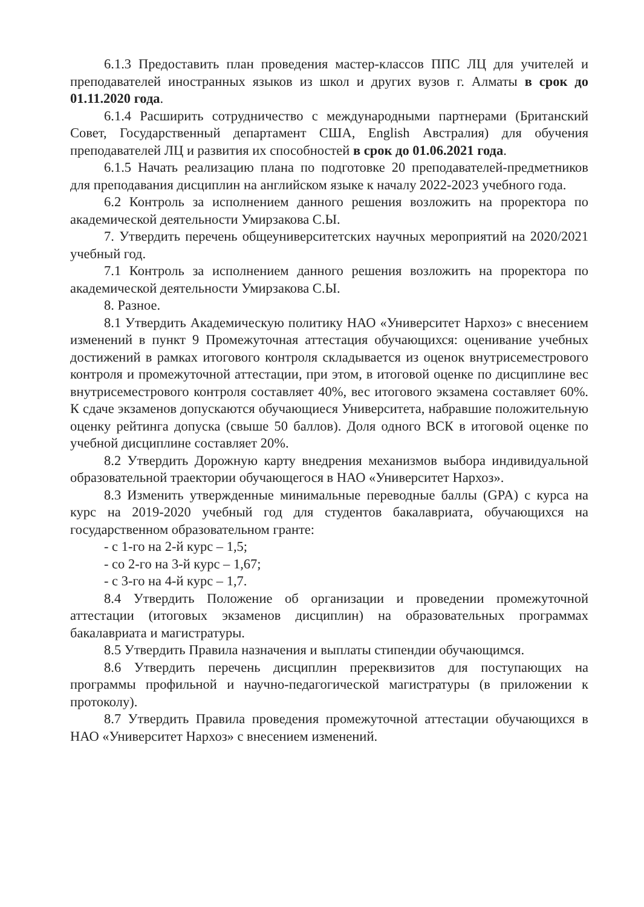6.1.3 Предоставить план проведения мастер-классов ППС ЛЦ для учителей и преподавателей иностранных языков из школ и других вузов г. Алматы в срок до 01.11.2020 года.
6.1.4 Расширить сотрудничество с международными партнерами (Британский Совет, Государственный департамент США, English Австралия) для обучения преподавателей ЛЦ и развития их способностей в срок до 01.06.2021 года.
6.1.5 Начать реализацию плана по подготовке 20 преподавателей-предметников для преподавания дисциплин на английском языке к началу 2022-2023 учебного года.
6.2 Контроль за исполнением данного решения возложить на проректора по академической деятельности Умирзакова С.Ы.
7. Утвердить перечень общеуниверситетских научных мероприятий на 2020/2021 учебный год.
7.1 Контроль за исполнением данного решения возложить на проректора по академической деятельности Умирзакова С.Ы.
8. Разное.
8.1 Утвердить Академическую политику НАО «Университет Нархоз» с внесением изменений в пункт 9 Промежуточная аттестация обучающихся: оценивание учебных достижений в рамках итогового контроля складывается из оценок внутрисеместрового контроля и промежуточной аттестации, при этом, в итоговой оценке по дисциплине вес внутрисеместрового контроля составляет 40%, вес итогового экзамена составляет 60%. К сдаче экзаменов допускаются обучающиеся Университета, набравшие положительную оценку рейтинга допуска (свыше 50 баллов). Доля одного ВСК в итоговой оценке по учебной дисциплине составляет 20%.
8.2 Утвердить Дорожную карту внедрения механизмов выбора индивидуальной образовательной траектории обучающегося в НАО «Университет Нархоз».
8.3 Изменить утвержденные минимальные переводные баллы (GPA) с курса на курс на 2019-2020 учебный год для студентов бакалавриата, обучающихся на государственном образовательном гранте:
- с 1-го на 2-й курс – 1,5;
- со 2-го на 3-й курс – 1,67;
- с 3-го на 4-й курс – 1,7.
8.4 Утвердить Положение об организации и проведении промежуточной аттестации (итоговых экзаменов дисциплин) на образовательных программах бакалавриата и магистратуры.
8.5 Утвердить Правила назначения и выплаты стипендии обучающимся.
8.6 Утвердить перечень дисциплин пререквизитов для поступающих на программы профильной и научно-педагогической магистратуры (в приложении к протоколу).
8.7 Утвердить Правила проведения промежуточной аттестации обучающихся в НАО «Университет Нархоз» с внесением изменений.